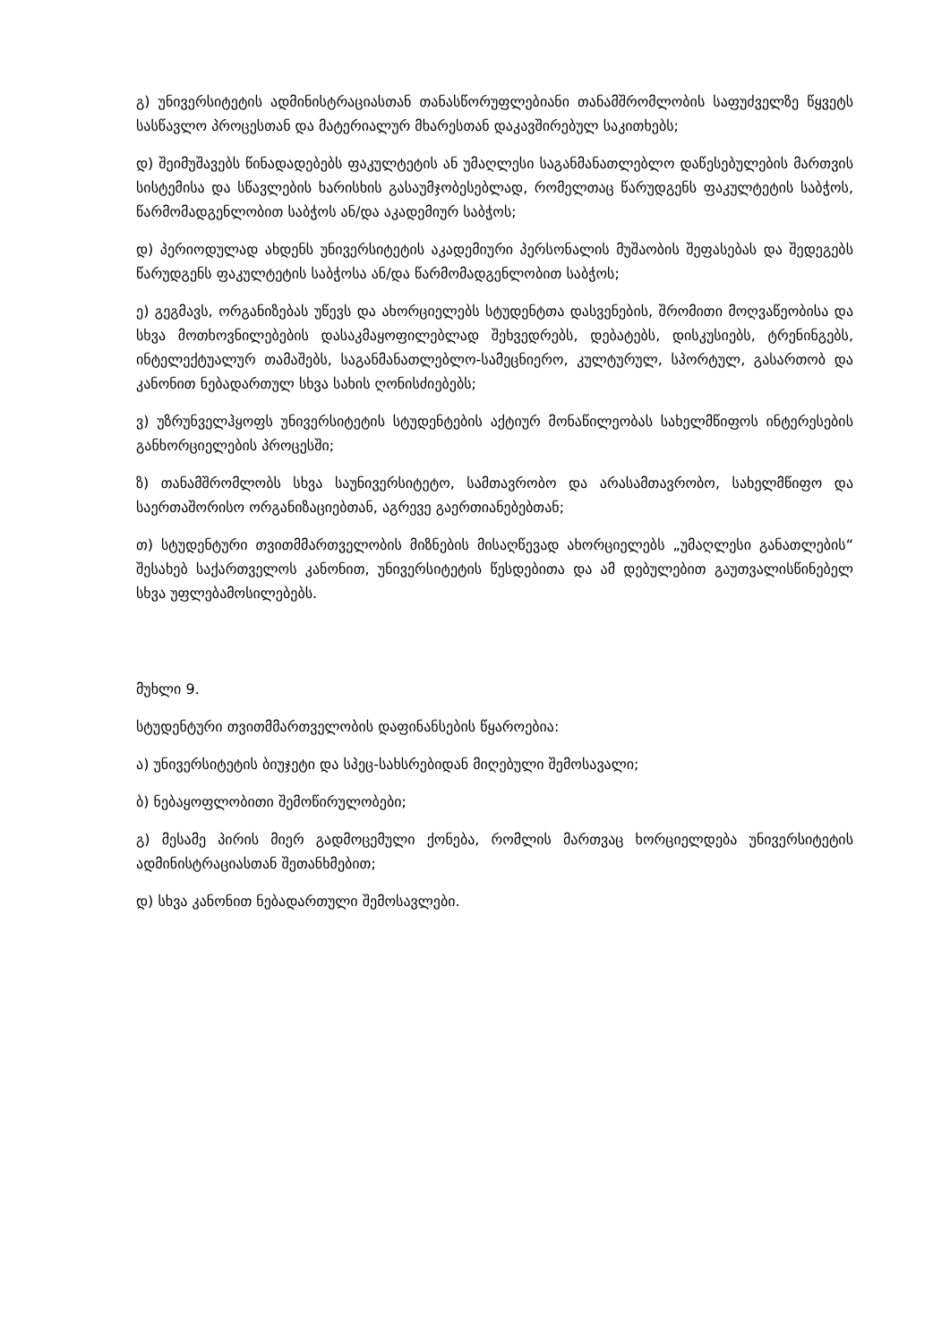გ) უნივერსიტეტის ადმინისტრაციასთან თანასწორუფლებიანი თანამშრომლობის საფუძველზე წყვეტს სასწავლო პროცესთან და მატერიალურ მხარესთან დაკავშირებულ საკითხებს;
დ) შეიმუშავებს წინადადებებს ფაკულტეტის ან უმაღლესი საგანმანათლებლო დაწესებულების მართვის სისტემისა და სწავლების ხარისხის გასაუმჯობესებლად, რომელთაც წარუდგენს ფაკულტეტის საბჭოს, წარმომადგენლობით საბჭოს ან/და აკადემიურ საბჭოს;
დ) პერიოდულად ახდენს უნივერსიტეტის აკადემიური პერსონალის მუშაობის შეფასებას და შედეგებს წარუდგენს ფაკულტეტის საბჭოსა ან/და წარმომადგენლობით საბჭოს;
ე) გეგმავს, ორგანიზებას უწევს და ახორციელებს სტუდენტთა დასვენების, შრომითი მოღვაწეობისა და სხვა მოთხოვნილებების დასაკმაყოფილებლად შეხვედრებს, დებატებს, დისკუსიებს, ტრენინგებს, ინტელექტუალურ თამაშებს, საგანმანათლებლო-სამეცნიერო, კულტურულ, სპორტულ, გასართობ და კანონით ნებადართულ სხვა სახის ღონისძიებებს;
ვ) უზრუნველჰყოფს უნივერსიტეტის სტუდენტების აქტიურ მონაწილეობას სახელმწიფოს ინტერესების განხორციელების პროცესში;
ზ) თანამშრომლობს სხვა საუნივერსიტეტო, სამთავრობო და არასამთავრობო, სახელმწიფო და საერთაშორისო ორგანიზაციებთან, აგრევე გაერთიანებებთან;
თ) სტუდენტური თვითმმართველობის მიზნების მისაღწევად ახორციელებს „უმაღლესი განათლების“ შესახებ საქართველოს კანონით, უნივერსიტეტის წესდებითა და ამ დებულებით გაუთვალისწინებელ სხვა უფლებამოსილებებს.
მუხლი 9.
სტუდენტური თვითმმართველობის დაფინანსების წყაროებია:
ა) უნივერსიტეტის ბიუჯეტი და სპეც-სახსრებიდან მიღებული შემოსავალი;
ბ) ნებაყოფლობითი შემოწირულობები;
გ) მესამე პირის მიერ გადმოცემული ქონება, რომლის მართვაც ხორციელდება უნივერსიტეტის ადმინისტრაციასთან შეთანხმებით;
დ) სხვა კანონით ნებადართული შემოსავლები.